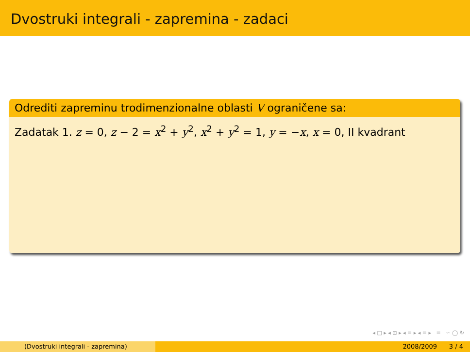Dvostruki integrali - zapremina - zadaci
Odrediti zapreminu trodimenzionalne oblasti V ograničene sa:
Zadatak 1. z = 0, z − 2 = x<sup>2</sup> + y<sup>2</sup>, x<sup>2</sup> + y<sup>2</sup> = 1, y = −x, x = 0, II kvadrant
◂ □ ▸ ◂ ⊡ ▸ ◂ ≡ ▸ ◂ ≡ ▸ ≡ ∽ ◯ ↻
(Dvostruki integrali - zapremina) 2008/2009 3 / 4